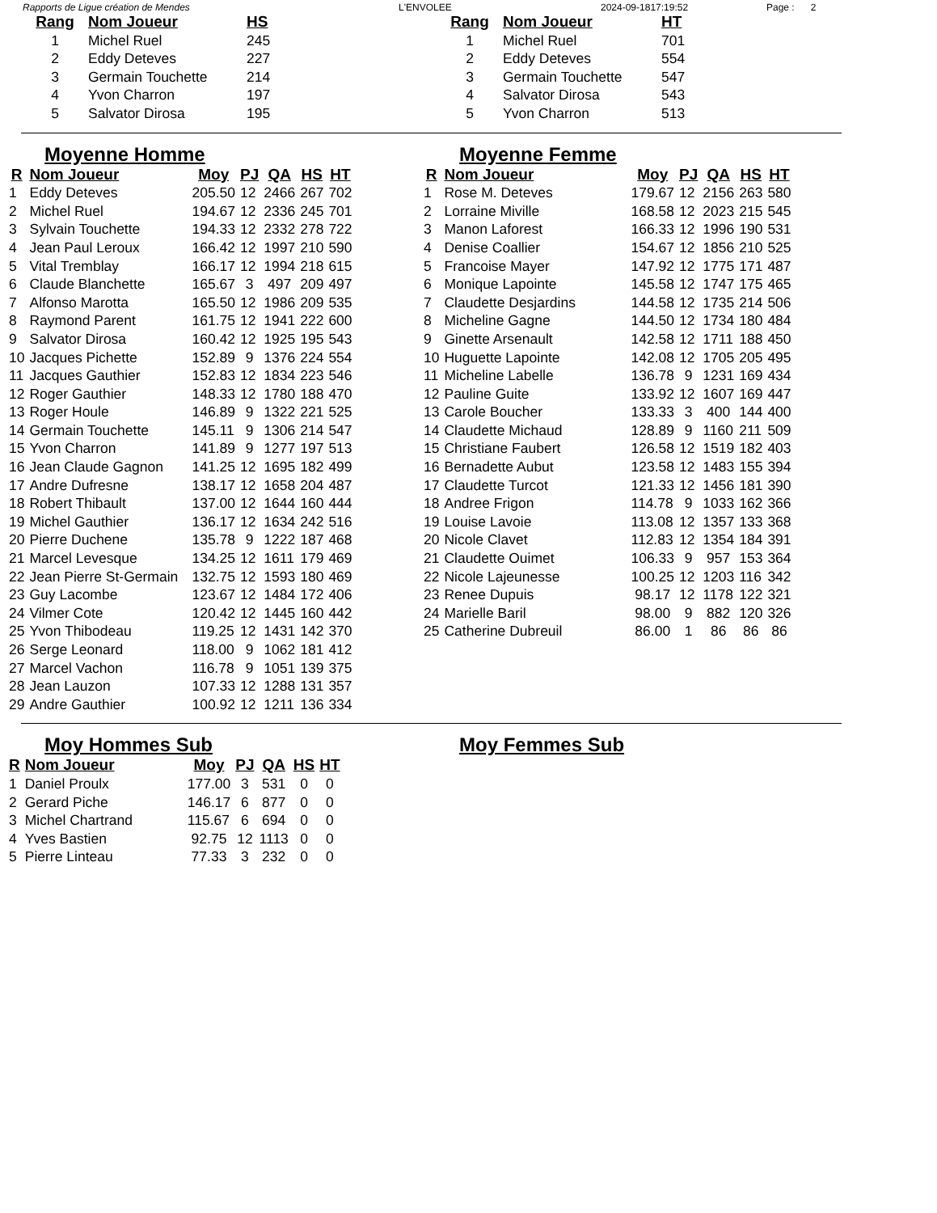Rapports de Ligue création de Mendes L'ENVOLEE 2024-09-1817:19:52 Page : 2
| Rang | Nom Joueur | HS |
| --- | --- | --- |
| 1 | Michel Ruel | 245 |
| 2 | Eddy Deteves | 227 |
| 3 | Germain Touchette | 214 |
| 4 | Yvon Charron | 197 |
| 5 | Salvator Dirosa | 195 |
| Rang | Nom Joueur | HT |
| --- | --- | --- |
| 1 | Michel Ruel | 701 |
| 2 | Eddy Deteves | 554 |
| 3 | Germain Touchette | 547 |
| 4 | Salvator Dirosa | 543 |
| 5 | Yvon Charron | 513 |
Moyenne Homme
| R | Nom Joueur | Moy | PJ | QA | HS | HT |
| --- | --- | --- | --- | --- | --- | --- |
| 1 | Eddy Deteves | 205.50 | 12 | 2466 | 267 | 702 |
| 2 | Michel Ruel | 194.67 | 12 | 2336 | 245 | 701 |
| 3 | Sylvain Touchette | 194.33 | 12 | 2332 | 278 | 722 |
| 4 | Jean Paul Leroux | 166.42 | 12 | 1997 | 210 | 590 |
| 5 | Vital Tremblay | 166.17 | 12 | 1994 | 218 | 615 |
| 6 | Claude Blanchette | 165.67 | 3 | 497 | 209 | 497 |
| 7 | Alfonso Marotta | 165.50 | 12 | 1986 | 209 | 535 |
| 8 | Raymond Parent | 161.75 | 12 | 1941 | 222 | 600 |
| 9 | Salvator Dirosa | 160.42 | 12 | 1925 | 195 | 543 |
| 10 | Jacques Pichette | 152.89 | 9 | 1376 | 224 | 554 |
| 11 | Jacques Gauthier | 152.83 | 12 | 1834 | 223 | 546 |
| 12 | Roger Gauthier | 148.33 | 12 | 1780 | 188 | 470 |
| 13 | Roger Houle | 146.89 | 9 | 1322 | 221 | 525 |
| 14 | Germain Touchette | 145.11 | 9 | 1306 | 214 | 547 |
| 15 | Yvon Charron | 141.89 | 9 | 1277 | 197 | 513 |
| 16 | Jean Claude Gagnon | 141.25 | 12 | 1695 | 182 | 499 |
| 17 | Andre Dufresne | 138.17 | 12 | 1658 | 204 | 487 |
| 18 | Robert Thibault | 137.00 | 12 | 1644 | 160 | 444 |
| 19 | Michel Gauthier | 136.17 | 12 | 1634 | 242 | 516 |
| 20 | Pierre Duchene | 135.78 | 9 | 1222 | 187 | 468 |
| 21 | Marcel Levesque | 134.25 | 12 | 1611 | 179 | 469 |
| 22 | Jean Pierre St-Germain | 132.75 | 12 | 1593 | 180 | 469 |
| 23 | Guy Lacombe | 123.67 | 12 | 1484 | 172 | 406 |
| 24 | Vilmer Cote | 120.42 | 12 | 1445 | 160 | 442 |
| 25 | Yvon Thibodeau | 119.25 | 12 | 1431 | 142 | 370 |
| 26 | Serge Leonard | 118.00 | 9 | 1062 | 181 | 412 |
| 27 | Marcel Vachon | 116.78 | 9 | 1051 | 139 | 375 |
| 28 | Jean Lauzon | 107.33 | 12 | 1288 | 131 | 357 |
| 29 | Andre Gauthier | 100.92 | 12 | 1211 | 136 | 334 |
Moyenne Femme
| R | Nom Joueur | Moy | PJ | QA | HS | HT |
| --- | --- | --- | --- | --- | --- | --- |
| 1 | Rose M. Deteves | 179.67 | 12 | 2156 | 263 | 580 |
| 2 | Lorraine Miville | 168.58 | 12 | 2023 | 215 | 545 |
| 3 | Manon Laforest | 166.33 | 12 | 1996 | 190 | 531 |
| 4 | Denise Coallier | 154.67 | 12 | 1856 | 210 | 525 |
| 5 | Francoise Mayer | 147.92 | 12 | 1775 | 171 | 487 |
| 6 | Monique Lapointe | 145.58 | 12 | 1747 | 175 | 465 |
| 7 | Claudette Desjardins | 144.58 | 12 | 1735 | 214 | 506 |
| 8 | Micheline Gagne | 144.50 | 12 | 1734 | 180 | 484 |
| 9 | Ginette Arsenault | 142.58 | 12 | 1711 | 188 | 450 |
| 10 | Huguette Lapointe | 142.08 | 12 | 1705 | 205 | 495 |
| 11 | Micheline Labelle | 136.78 | 9 | 1231 | 169 | 434 |
| 12 | Pauline Guite | 133.92 | 12 | 1607 | 169 | 447 |
| 13 | Carole Boucher | 133.33 | 3 | 400 | 144 | 400 |
| 14 | Claudette Michaud | 128.89 | 9 | 1160 | 211 | 509 |
| 15 | Christiane Faubert | 126.58 | 12 | 1519 | 182 | 403 |
| 16 | Bernadette Aubut | 123.58 | 12 | 1483 | 155 | 394 |
| 17 | Claudette Turcot | 121.33 | 12 | 1456 | 181 | 390 |
| 18 | Andree Frigon | 114.78 | 9 | 1033 | 162 | 366 |
| 19 | Louise Lavoie | 113.08 | 12 | 1357 | 133 | 368 |
| 20 | Nicole Clavet | 112.83 | 12 | 1354 | 184 | 391 |
| 21 | Claudette Ouimet | 106.33 | 9 | 957 | 153 | 364 |
| 22 | Nicole Lajeunesse | 100.25 | 12 | 1203 | 116 | 342 |
| 23 | Renee Dupuis | 98.17 | 12 | 1178 | 122 | 321 |
| 24 | Marielle Baril | 98.00 | 9 | 882 | 120 | 326 |
| 25 | Catherine Dubreuil | 86.00 | 1 | 86 | 86 | 86 |
Moy Hommes Sub
| R | Nom Joueur | Moy | PJ | QA | HS | HT |
| --- | --- | --- | --- | --- | --- | --- |
| 1 | Daniel Proulx | 177.00 | 3 | 531 | 0 | 0 |
| 2 | Gerard Piche | 146.17 | 6 | 877 | 0 | 0 |
| 3 | Michel Chartrand | 115.67 | 6 | 694 | 0 | 0 |
| 4 | Yves Bastien | 92.75 | 12 | 1113 | 0 | 0 |
| 5 | Pierre Linteau | 77.33 | 3 | 232 | 0 | 0 |
Moy Femmes Sub